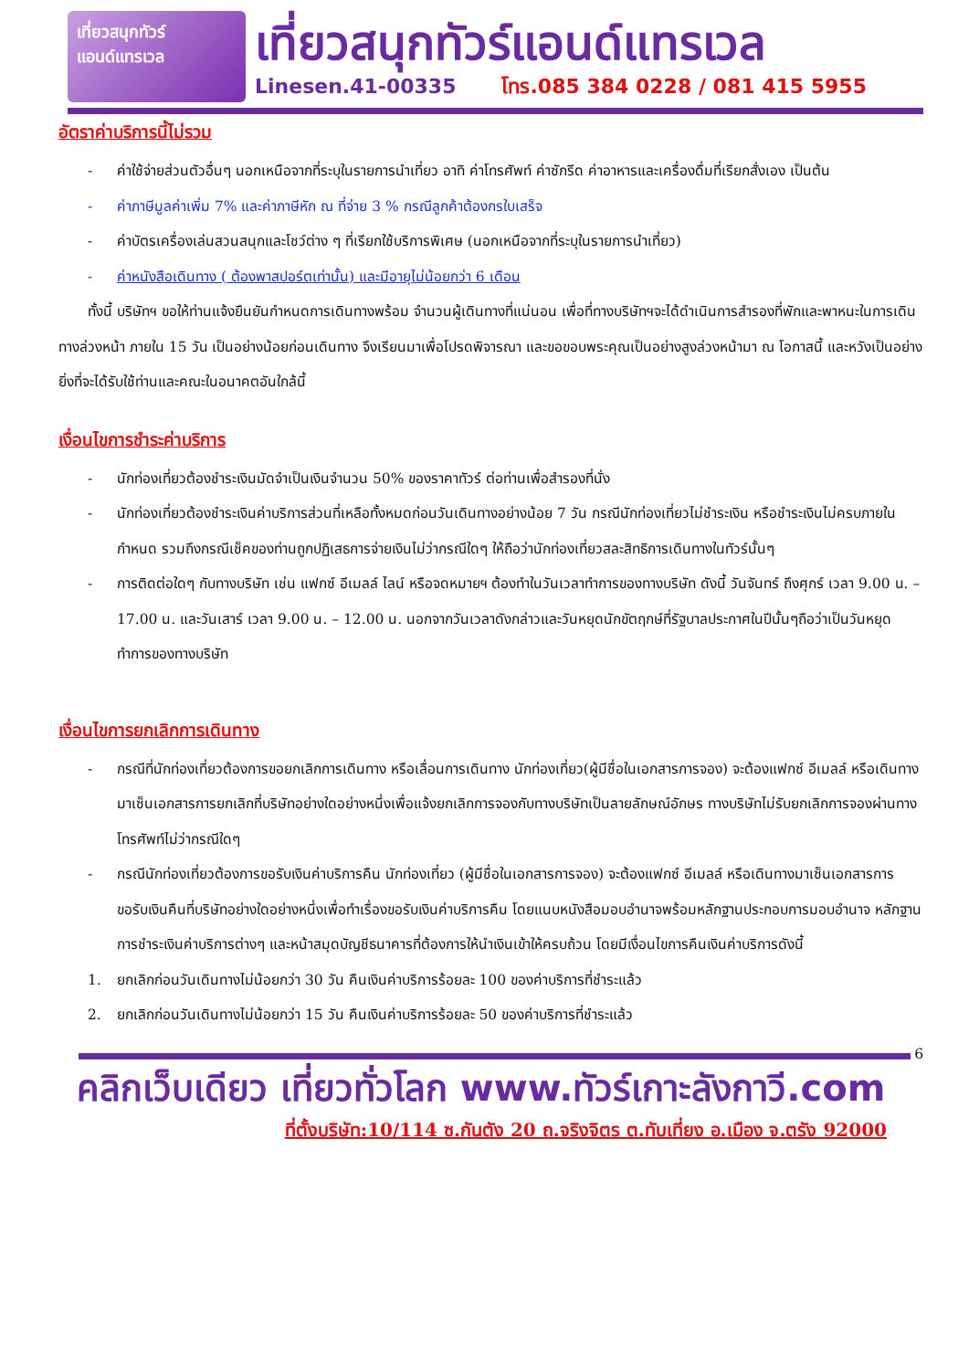เที่ยวสนุกทัวร์
แอนด์แทรเวล
เที่ยวสนุกทัวร์แอนด์แทรเวล
Linesen.41-00335 โทร.085 384 0228 / 081 415 5955
อัตราค่าบริการนี้ไม่รวม
- ค่าใช้จ่ายส่วนตัวอื่นๆ นอกเหนือจากที่ระบุในรายการนำเที่ยว อาทิ ค่าโทรศัพท์ ค่าซักรีด ค่าอาหารและเครื่องดื่มที่เรียกสั่งเอง เป็นต้น
- ค่าภาษีมูลค่าเพิ่ม 7% และค่าภาษีหัก ณ ที่จ่าย 3 % กรณีลูกค้าต้องกรใบเสร็จ
- ค่าบัตรเครื่องเล่นสวนสนุกและโชว์ต่าง ๆ ที่เรียกใช้บริการพิเศษ (นอกเหนือจากที่ระบุในรายการนำเที่ยว)
- ค่าหนังสือเดินทาง ( ต้องพาสปอร์ตเท่านั้น) และมีอายุไม่น้อยกว่า 6 เดือน
ทั้งนี้ บริษัทฯ ขอให้ท่านแจ้งยืนยันกำหนดการเดินทางพร้อม จำนวนผู้เดินทางที่แน่นอน เพื่อที่ทางบริษัทฯจะได้ดำเนินการสำรองที่พักและพาหนะในการเดินทางล่วงหน้า ภายใน 15 วัน เป็นอย่างน้อยก่อนเดินทาง จึงเรียนมาเพื่อโปรดพิจารณา และขอขอบพระคุณเป็นอย่างสูงล่วงหน้ามา ณ โอกาสนี้ และหวังเป็นอย่างยิ่งที่จะได้รับใช้ท่านและคณะในอนาคตอันใกล้นี้
เงื่อนไขการชำระค่าบริการ
- นักท่องเที่ยวต้องชำระเงินมัดจำเป็นเงินจำนวน 50% ของราคาทัวร์ ต่อท่านเพื่อสำรองที่นั่ง
- นักท่องเที่ยวต้องชำระเงินค่าบริการส่วนที่เหลือทั้งหมดก่อนวันเดินทางอย่างน้อย 7 วัน กรณีนักท่องเที่ยวไม่ชำระเงิน หรือชำระเงินไม่ครบภายในกำหนด รวมถึงกรณีเช็คของท่านถูกปฏิเสธการจ่ายเงินไม่ว่ากรณีใดๆ ให้ถือว่านักท่องเที่ยวสละสิทธิการเดินทางในทัวร์นั้นๆ
- การติดต่อใดๆ กับทางบริษัท เช่น แฟกซ์ อีเมลล์ ไลน์ หรือจดหมายฯ ต้องทำในวันเวลาทำการของทางบริษัท ดังนี้ วันจันทร์ ถึงศุกร์ เวลา 9.00 น. – 17.00 น. และวันเสาร์ เวลา 9.00 น. – 12.00 น. นอกจากวันเวลาดังกล่าวและวันหยุดนักขัตฤกษ์ที่รัฐบาลประกาศในปีนั้นๆถือว่าเป็นวันหยุดทำการของทางบริษัท
เงื่อนไขการยกเลิกการเดินทาง
- กรณีที่นักท่องเที่ยวต้องการขอยกเลิกการเดินทาง หรือเลื่อนการเดินทาง นักท่องเที่ยว(ผู้มีชื่อในเอกสารการจอง) จะต้องแฟกซ์ อีเมลล์ หรือเดินทางมาเซ็นเอกสารการยกเลิกที่บริษัทอย่างใดอย่างหนึ่งเพื่อแจ้งยกเลิกการจองกับทางบริษัทเป็นลายลักษณ์อักษร ทางบริษัทไม่รับยกเลิกการจองผ่านทางโทรศัพท์ไม่ว่ากรณีใดๆ
- กรณีนักท่องเที่ยวต้องการขอรับเงินค่าบริการคืน นักท่องเที่ยว (ผู้มีชื่อในเอกสารการจอง) จะต้องแฟกซ์ อีเมลล์ หรือเดินทางมาเซ็นเอกสารการขอรับเงินคืนที่บริษัทอย่างใดอย่างหนึ่งเพื่อทำเรื่องขอรับเงินค่าบริการคืน โดยแนบหนังสือมอบอำนาจพร้อมหลักฐานประกอบการมอบอำนาจ หลักฐานการชำระเงินค่าบริการต่างๆ และหน้าสมุดบัญชีธนาคารที่ต้องการให้นำเงินเข้าให้ครบถ้วน โดยมีเงื่อนไขการคืนเงินค่าบริการดังนี้
1. ยกเลิกก่อนวันเดินทางไม่น้อยกว่า 30 วัน คืนเงินค่าบริการร้อยละ 100 ของค่าบริการที่ชำระแล้ว
2. ยกเลิกก่อนวันเดินทางไม่น้อยกว่า 15 วัน คืนเงินค่าบริการร้อยละ 50 ของค่าบริการที่ชำระแล้ว
6
คลิกเว็บเดียว เที่ยวทั่วโลก www.ทัวร์เกาะลังกาวี.com
ที่ตั้งบริษัท:10/114 ซ.กันตัง 20 ถ.จริงจิตร ต.ทับเที่ยง อ.เมือง จ.ตรัง 92000